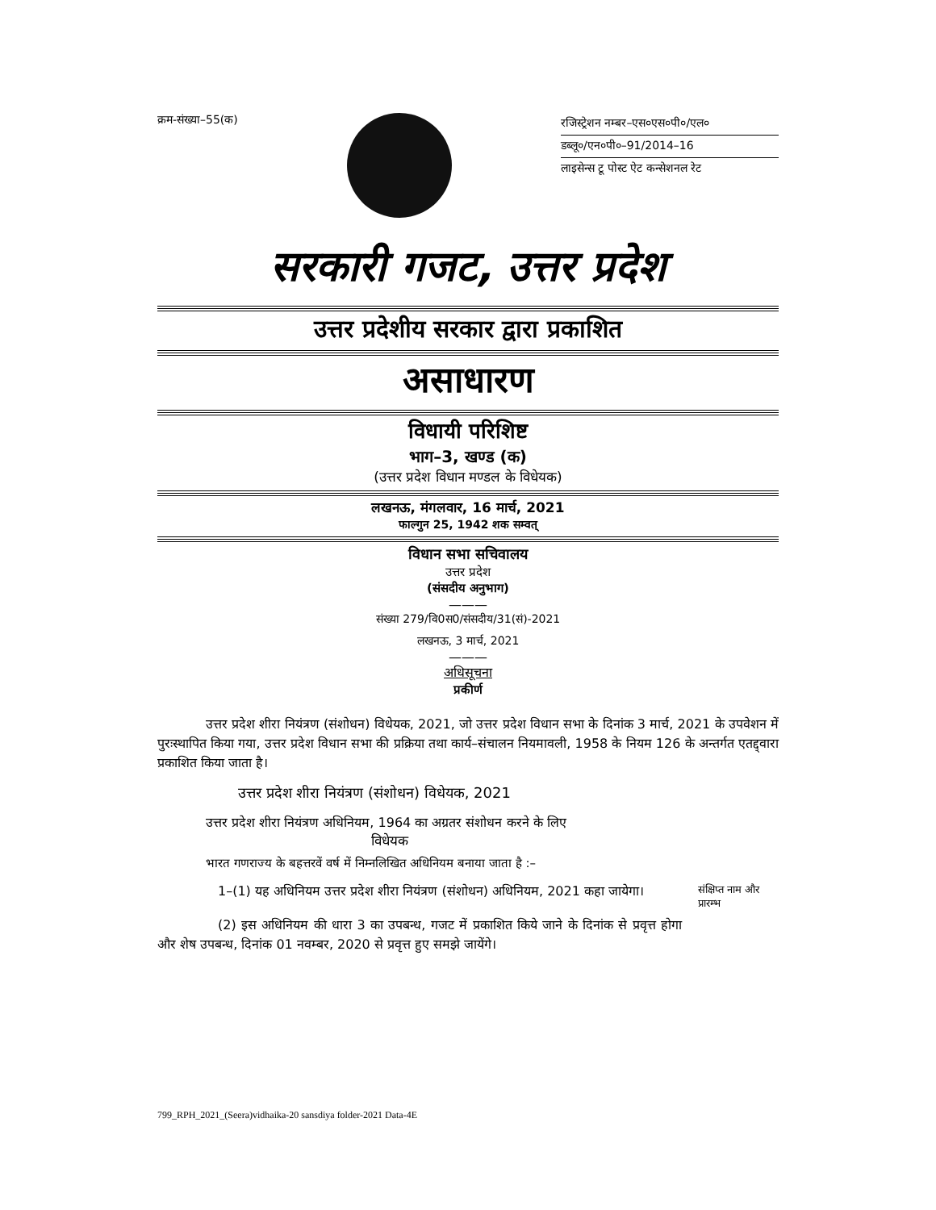क्रम-संख्या–55(क)
रजिस्ट्रेशन नम्बर–एस०एस०पी०/एल०
डब्लू०/एन०पी०–91/2014–16
लाइसेन्स टू पोस्ट ऐट कन्सेशनल रेट
सरकारी गजट, उत्तर प्रदेश
उत्तर प्रदेशीय सरकार द्वारा प्रकाशित
असाधारण
विधायी परिशिष्ट
भाग–3, खण्ड (क)
(उत्तर प्रदेश विधान मण्डल के विधेयक)
लखनऊ, मंगलवार, 16 मार्च, 2021
फाल्गुन 25, 1942 शक सम्वत्
विधान सभा सचिवालय
उत्तर प्रदेश
(संसदीय अनुभाग)
———
संख्या 279/वि0स0/संसदीय/31(सं)-2021
लखनऊ, 3 मार्च, 2021
———
अधिसूचना
प्रकीर्ण
उत्तर प्रदेश शीरा नियंत्रण (संशोधन) विधेयक, 2021, जो उत्तर प्रदेश विधान सभा के दिनांक 3 मार्च, 2021 के उपवेशन में पुरःस्थापित किया गया, उत्तर प्रदेश विधान सभा की प्रक्रिया तथा कार्य–संचालन नियमावली, 1958 के नियम 126 के अन्तर्गत एतद्द्वारा प्रकाशित किया जाता है।
उत्तर प्रदेश शीरा नियंत्रण (संशोधन) विधेयक, 2021
उत्तर प्रदेश शीरा नियंत्रण अधिनियम, 1964 का अग्रतर संशोधन करने के लिए
विधेयक
भारत गणराज्य के बहत्तरवें वर्ष में निम्नलिखित अधिनियम बनाया जाता है :–
1–(1) यह अधिनियम उत्तर प्रदेश शीरा नियंत्रण (संशोधन) अधिनियम, 2021 कहा जायेगा।
संक्षिप्त नाम और प्रारम्भ
(2) इस अधिनियम की धारा 3 का उपबन्ध, गजट में प्रकाशित किये जाने के दिनांक से प्रवृत्त होगा और शेष उपबन्ध, दिनांक 01 नवम्बर, 2020 से प्रवृत्त हुए समझे जायेंगे।
799_RPH_2021_(Seera)vidhaika-20 sansdiya folder-2021 Data-4E